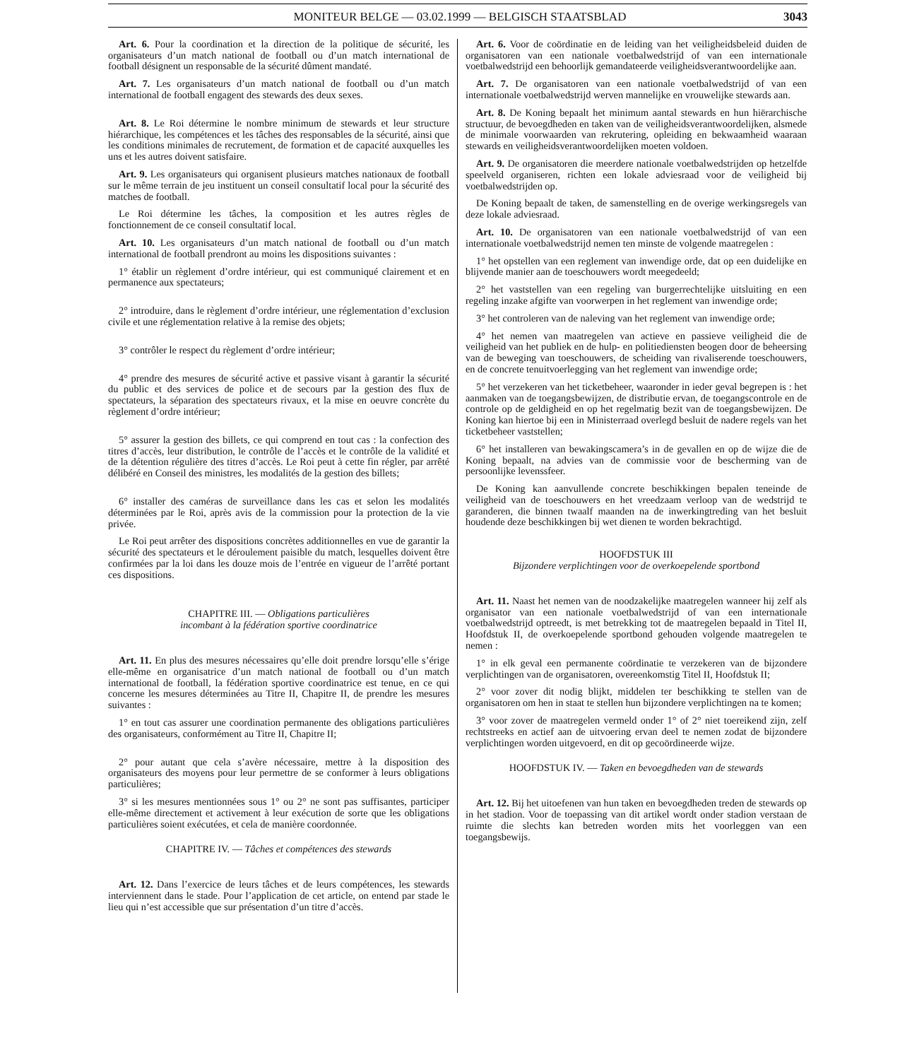MONITEUR BELGE — 03.02.1999 — BELGISCH STAATSBLAD 3043
Art. 6. Pour la coordination et la direction de la politique de sécurité, les organisateurs d’un match national de football ou d’un match international de football désignent un responsable de la sécurité dûment mandaté.
Art. 7. Les organisateurs d’un match national de football ou d’un match international de football engagent des stewards des deux sexes.
Art. 8. Le Roi détermine le nombre minimum de stewards et leur structure hiérarchique, les compétences et les tâches des responsables de la sécurité, ainsi que les conditions minimales de recrutement, de formation et de capacité auxquelles les uns et les autres doivent satisfaire.
Art. 9. Les organisateurs qui organisent plusieurs matches nationaux de football sur le même terrain de jeu instituent un conseil consultatif local pour la sécurité des matches de football.
Le Roi détermine les tâches, la composition et les autres règles de fonctionnement de ce conseil consultatif local.
Art. 10. Les organisateurs d’un match national de football ou d’un match international de football prendront au moins les dispositions suivantes :
1° établir un règlement d’ordre intérieur, qui est communiqué clairement et en permanence aux spectateurs;
2° introduire, dans le règlement d’ordre intérieur, une réglementation d’exclusion civile et une réglementation relative à la remise des objets;
3° contrôler le respect du règlement d’ordre intérieur;
4° prendre des mesures de sécurité active et passive visant à garantir la sécurité du public et des services de police et de secours par la gestion des flux de spectateurs, la séparation des spectateurs rivaux, et la mise en oeuvre concrète du règlement d’ordre intérieur;
5° assurer la gestion des billets, ce qui comprend en tout cas : la confection des titres d’accès, leur distribution, le contrôle de l’accès et le contrôle de la validité et de la détention régulière des titres d’accès. Le Roi peut à cette fin régler, par arrêté délibéré en Conseil des ministres, les modalités de la gestion des billets;
6° installer des caméras de surveillance dans les cas et selon les modalités déterminées par le Roi, après avis de la commission pour la protection de la vie privée.
Le Roi peut arrêter des dispositions concrètes additionnelles en vue de garantir la sécurité des spectateurs et le déroulement paisible du match, lesquelles doivent être confirmées par la loi dans les douze mois de l’entrée en vigueur de l’arrêté portant ces dispositions.
CHAPITRE III. — Obligations particulières
incombant à la fédération sportive coordinatrice
Art. 11. En plus des mesures nécessaires qu’elle doit prendre lorsqu’elle s’érige elle-même en organisatrice d’un match national de football ou d’un match international de football, la fédération sportive coordinatrice est tenue, en ce qui concerne les mesures déterminées au Titre II, Chapitre II, de prendre les mesures suivantes :
1° en tout cas assurer une coordination permanente des obligations particulières des organisateurs, conformément au Titre II, Chapitre II;
2° pour autant que cela s’avère nécessaire, mettre à la disposition des organisateurs des moyens pour leur permettre de se conformer à leurs obligations particulières;
3° si les mesures mentionnées sous 1° ou 2° ne sont pas suffisantes, participer elle-même directement et activement à leur exécution de sorte que les obligations particulières soient exécutées, et cela de manière coordonnée.
CHAPITRE IV. — Tâches et compétences des stewards
Art. 12. Dans l’exercice de leurs tâches et de leurs compétences, les stewards interviennent dans le stade. Pour l’application de cet article, on entend par stade le lieu qui n’est accessible que sur présentation d’un titre d’accès.
Art. 6. Voor de coördinatie en de leiding van het veiligheidsbeleid duiden de organisatoren van een nationale voetbalwedstrijd of van een internationale voetbalwedstrijd een behoorlijk gemandateerde veiligheidsverantwoordelijke aan.
Art. 7. De organisatoren van een nationale voetbalwedstrijd of van een internationale voetbalwedstrijd werven mannelijke en vrouwelijke stewards aan.
Art. 8. De Koning bepaalt het minimum aantal stewards en hun hiërarchische structuur, de bevoegdheden en taken van de veiligheidsverantwoordelijken, alsmede de minimale voorwaarden van rekrutering, opleiding en bekwaamheid waaraan stewards en veiligheidsverantwoordelijken moeten voldoen.
Art. 9. De organisatoren die meerdere nationale voetbalwedstrijden op hetzelfde speelveld organiseren, richten een lokale adviesraad voor de veiligheid bij voetbalwedstrijden op.
De Koning bepaalt de taken, de samenstelling en de overige werkingsregels van deze lokale adviesraad.
Art. 10. De organisatoren van een nationale voetbalwedstrijd of van een internationale voetbalwedstrijd nemen ten minste de volgende maatregelen :
1° het opstellen van een reglement van inwendige orde, dat op een duidelijke en blijvende manier aan de toeschouwers wordt meegedeeld;
2° het vaststellen van een regeling van burgerrechtelijke uitsluiting en een regeling inzake afgifte van voorwerpen in het reglement van inwendige orde;
3° het controleren van de naleving van het reglement van inwendige orde;
4° het nemen van maatregelen van actieve en passieve veiligheid die de veiligheid van het publiek en de hulp- en politiediensten beogen door de beheersing van de beweging van toeschouwers, de scheiding van rivaliserende toeschouwers, en de concrete tenuitvoerlegging van het reglement van inwendige orde;
5° het verzekeren van het ticketbeheer, waaronder in ieder geval begrepen is : het aanmaken van de toegangsbewijzen, de distributie ervan, de toegangscontrole en de controle op de geldigheid en op het regelmatig bezit van de toegangsbewijzen. De Koning kan hiertoe bij een in Ministerraad overlegd besluit de nadere regels van het ticketbeheer vaststellen;
6° het installeren van bewakingscamera’s in de gevallen en op de wijze die de Koning bepaalt, na advies van de commissie voor de bescherming van de persoonlijke levenssfeer.
De Koning kan aanvullende concrete beschikkingen bepalen teneinde de veiligheid van de toeschouwers en het vreedzaam verloop van de wedstrijd te garanderen, die binnen twaalf maanden na de inwerkingtreding van het besluit houdende deze beschikkingen bij wet dienen te worden bekrachtigd.
HOOFDSTUK III
Bijzondere verplichtingen voor de overkoepelende sportbond
Art. 11. Naast het nemen van de noodzakelijke maatregelen wanneer hij zelf als organisator van een nationale voetbalwedstrijd of van een internationale voetbalwedstrijd optreedt, is met betrekking tot de maatregelen bepaald in Titel II, Hoofdstuk II, de overkoepelende sportbond gehouden volgende maatregelen te nemen :
1° in elk geval een permanente coördinatie te verzekeren van de bijzondere verplichtingen van de organisatoren, overeenkomstig Titel II, Hoofdstuk II;
2° voor zover dit nodig blijkt, middelen ter beschikking te stellen van de organisatoren om hen in staat te stellen hun bijzondere verplichtingen na te komen;
3° voor zover de maatregelen vermeld onder 1° of 2° niet toereikend zijn, zelf rechtstreeks en actief aan de uitvoering ervan deel te nemen zodat de bijzondere verplichtingen worden uitgevoerd, en dit op gecoördineerde wijze.
HOOFDSTUK IV. — Taken en bevoegdheden van de stewards
Art. 12. Bij het uitoefenen van hun taken en bevoegdheden treden de stewards op in het stadion. Voor de toepassing van dit artikel wordt onder stadion verstaan de ruimte die slechts kan betreden worden mits het voorleggen van een toegangsbewijs.